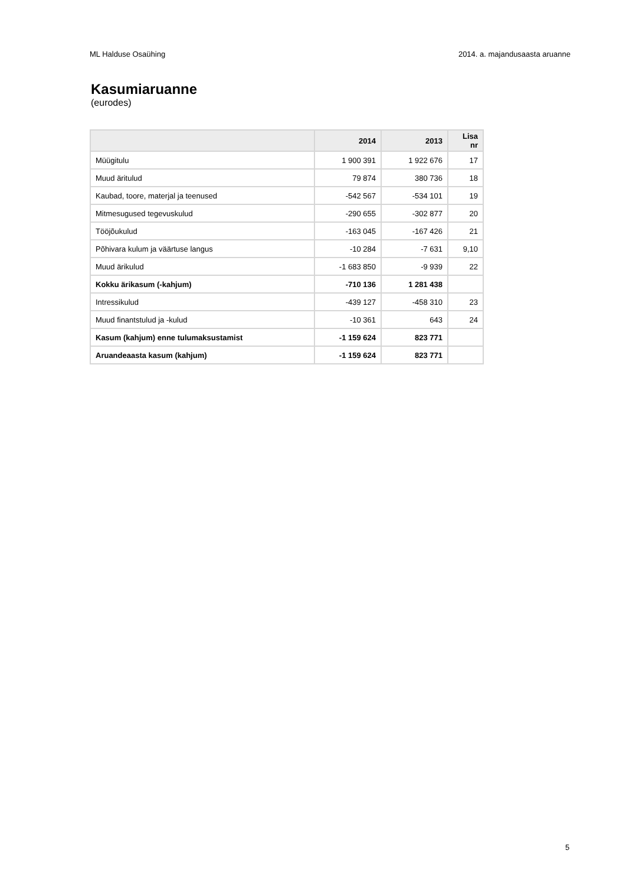ML Halduse Osaühing 2014. a. majandusaasta aruanne
Kasumiaruanne
(eurodes)
| | 2014 | 2013 | Lisa nr |
| --- | --- | --- | --- |
| Müügitulu | 1 900 391 | 1 922 676 | 17 |
| Muud äritulud | 79 874 | 380 736 | 18 |
| Kaubad, toore, materjal ja teenused | -542 567 | -534 101 | 19 |
| Mitmesugused tegevuskulud | -290 655 | -302 877 | 20 |
| Tööjõukulud | -163 045 | -167 426 | 21 |
| Põhivara kulum ja väärtuse langus | -10 284 | -7 631 | 9,10 |
| Muud ärikulud | -1 683 850 | -9 939 | 22 |
| Kokku ärikasum (-kahjum) | -710 136 | 1 281 438 | |
| Intressikulud | -439 127 | -458 310 | 23 |
| Muud finantstulud ja -kulud | -10 361 | 643 | 24 |
| Kasum (kahjum) enne tulumaksustamist | -1 159 624 | 823 771 | |
| Aruandeaasta kasum (kahjum) | -1 159 624 | 823 771 | |
5